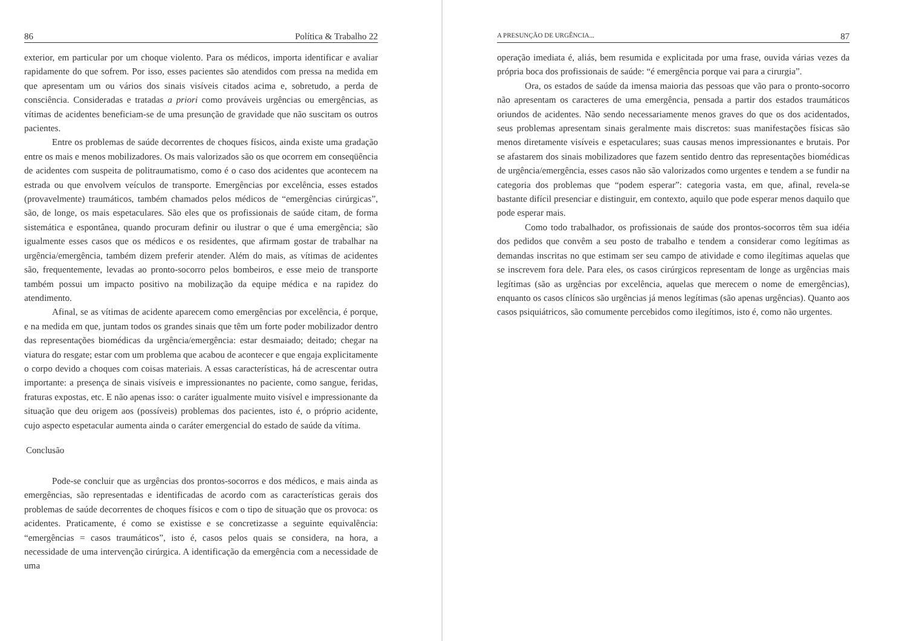86 Política & Trabalho 22
exterior, em particular por um choque violento. Para os médicos, importa identificar e avaliar rapidamente do que sofrem. Por isso, esses pacientes são atendidos com pressa na medida em que apresentam um ou vários dos sinais visíveis citados acima e, sobretudo, a perda de consciência. Consideradas e tratadas a priori como prováveis urgências ou emergências, as vítimas de acidentes beneficiam-se de uma presunção de gravidade que não suscitam os outros pacientes.
Entre os problemas de saúde decorrentes de choques físicos, ainda existe uma gradação entre os mais e menos mobilizadores. Os mais valorizados são os que ocorrem em conseqüência de acidentes com suspeita de politraumatismo, como é o caso dos acidentes que acontecem na estrada ou que envolvem veículos de transporte. Emergências por excelência, esses estados (provavelmente) traumáticos, também chamados pelos médicos de “emergências cirúrgicas”, são, de longe, os mais espetaculares. São eles que os profissionais de saúde citam, de forma sistemática e espontânea, quando procuram definir ou ilustrar o que é uma emergência; são igualmente esses casos que os médicos e os residentes, que afirmam gostar de trabalhar na urgência/emergência, também dizem preferir atender. Além do mais, as vítimas de acidentes são, frequentemente, levadas ao pronto-socorro pelos bombeiros, e esse meio de transporte também possui um impacto positivo na mobilização da equipe médica e na rapidez do atendimento.
Afinal, se as vítimas de acidente aparecem como emergências por excelência, é porque, e na medida em que, juntam todos os grandes sinais que têm um forte poder mobilizador dentro das representações biomédicas da urgência/emergência: estar desmaiado; deitado; chegar na viatura do resgate; estar com um problema que acabou de acontecer e que engaja explicitamente o corpo devido a choques com coisas materiais. A essas características, há de acrescentar outra importante: a presença de sinais visíveis e impressionantes no paciente, como sangue, feridas, fraturas expostas, etc. E não apenas isso: o caráter igualmente muito visível e impressionante da situação que deu origem aos (possíveis) problemas dos pacientes, isto é, o próprio acidente, cujo aspecto espetacular aumenta ainda o caráter emergencial do estado de saúde da vítima.
Conclusão
Pode-se concluir que as urgências dos prontos-socorros e dos médicos, e mais ainda as emergências, são representadas e identificadas de acordo com as características gerais dos problemas de saúde decorrentes de choques físicos e com o tipo de situação que os provoca: os acidentes. Praticamente, é como se existisse e se concretizasse a seguinte equivalência: “emergências = casos traumáticos”, isto é, casos pelos quais se considera, na hora, a necessidade de uma intervenção cirúrgica. A identificação da emergência com a necessidade de uma
A PRESUNÇÃO DE URGÊNCIA... 87
operação imediata é, aliás, bem resumida e explicitada por uma frase, ouvida várias vezes da própria boca dos profissionais de saúde: “é emergência porque vai para a cirurgia”.
Ora, os estados de saúde da imensa maioria das pessoas que vão para o pronto-socorro não apresentam os caracteres de uma emergência, pensada a partir dos estados traumáticos oriundos de acidentes. Não sendo necessariamente menos graves do que os dos acidentados, seus problemas apresentam sinais geralmente mais discretos: suas manifestações físicas são menos diretamente visíveis e espetaculares; suas causas menos impressionantes e brutais. Por se afastarem dos sinais mobilizadores que fazem sentido dentro das representações biomédicas de urgência/emergência, esses casos não são valorizados como urgentes e tendem a se fundir na categoria dos problemas que “podem esperar”: categoria vasta, em que, afinal, revela-se bastante difícil presenciar e distinguir, em contexto, aquilo que pode esperar menos daquilo que pode esperar mais.
Como todo trabalhador, os profissionais de saúde dos prontos-socorros têm sua idéia dos pedidos que convêm a seu posto de trabalho e tendem a considerar como legítimas as demandas inscritas no que estimam ser seu campo de atividade e como ilegítimas aquelas que se inscrevem fora dele. Para eles, os casos cirúrgicos representam de longe as urgências mais legítimas (são as urgências por excelência, aquelas que merecem o nome de emergências), enquanto os casos clínicos são urgências já menos legítimas (são apenas urgências). Quanto aos casos psiquiátricos, são comumente percebidos como ilegítimos, isto é, como não urgentes.